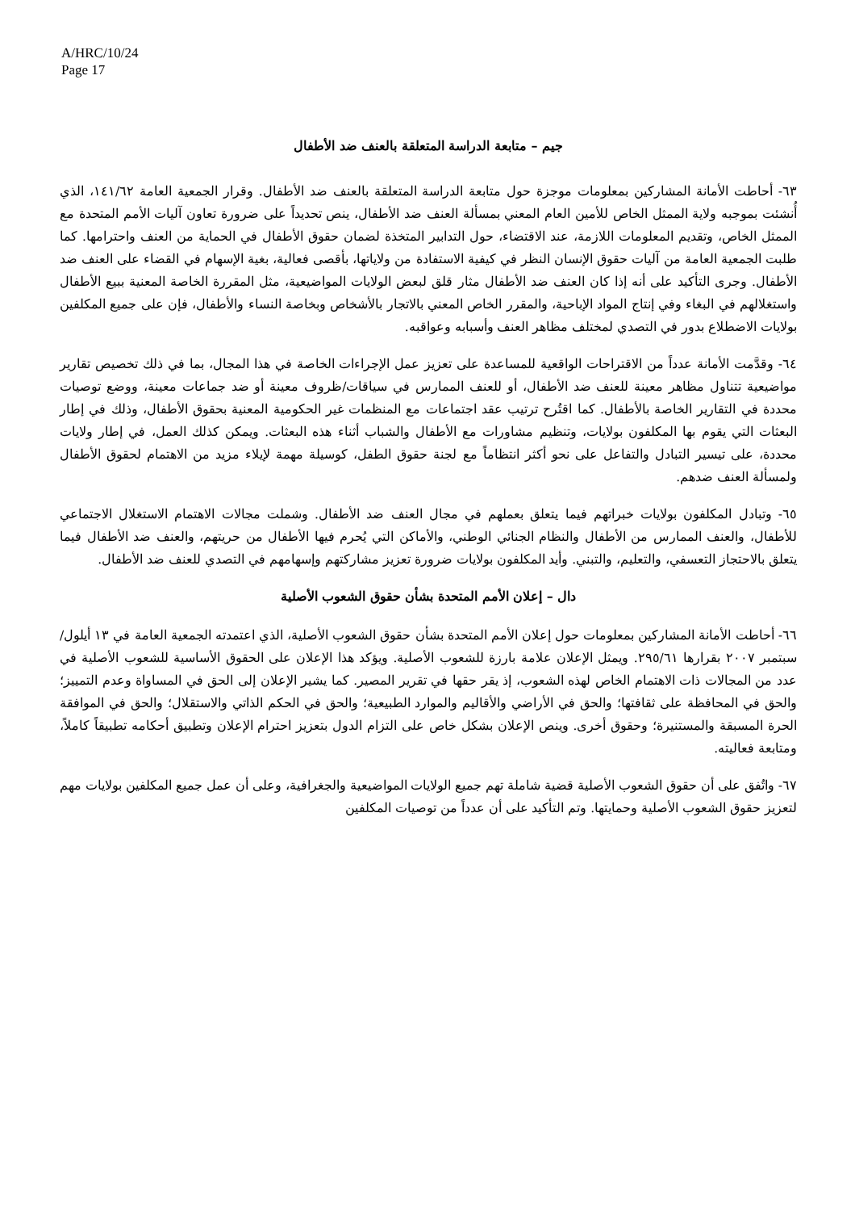A/HRC/10/24
Page 17
جيم – متابعة الدراسة المتعلقة بالعنف ضد الأطفال
٦٣- أحاطت الأمانة المشاركين بمعلومات موجزة حول متابعة الدراسة المتعلقة بالعنف ضد الأطفال. وقرار الجمعية العامة ١٤١/٦٢، الذي أُنشئت بموجبه ولاية الممثل الخاص للأمين العام المعني بمسألة العنف ضد الأطفال، ينص تحديداً على ضرورة تعاون آليات الأمم المتحدة مع الممثل الخاص، وتقديم المعلومات اللازمة، عند الاقتضاء، حول التدابير المتخذة لضمان حقوق الأطفال في الحماية من العنف واحترامها. كما طلبت الجمعية العامة من آليات حقوق الإنسان النظر في كيفية الاستفادة من ولاياتها، بأقصى فعالية، بغية الإسهام في القضاء على العنف ضد الأطفال. وجرى التأكيد على أنه إذا كان العنف ضد الأطفال مثار قلق لبعض الولايات المواضيعية، مثل المقررة الخاصة المعنية ببيع الأطفال واستغلالهم في البغاء وفي إنتاج المواد الإباحية، والمقرر الخاص المعني بالاتجار بالأشخاص وبخاصة النساء والأطفال، فإن على جميع المكلفين بولايات الاضطلاع بدور في التصدي لمختلف مظاهر العنف وأسبابه وعواقبه.
٦٤- وقدَّمت الأمانة عدداً من الاقتراحات الواقعية للمساعدة على تعزيز عمل الإجراءات الخاصة في هذا المجال، بما في ذلك تخصيص تقارير مواضيعية تتناول مظاهر معينة للعنف ضد الأطفال، أو للعنف الممارس في سياقات/ظروف معينة أو ضد جماعات معينة، ووضع توصيات محددة في التقارير الخاصة بالأطفال. كما اقتُرح ترتيب عقد اجتماعات مع المنظمات غير الحكومية المعنية بحقوق الأطفال، وذلك في إطار البعثات التي يقوم بها المكلفون بولايات، وتنظيم مشاورات مع الأطفال والشباب أثناء هذه البعثات. ويمكن كذلك العمل، في إطار ولايات محددة، على تيسير التبادل والتفاعل على نحو أكثر انتظاماً مع لجنة حقوق الطفل، كوسيلة مهمة لإيلاء مزيد من الاهتمام لحقوق الأطفال ولمسألة العنف ضدهم.
٦٥- وتبادل المكلفون بولايات خبراتهم فيما يتعلق بعملهم في مجال العنف ضد الأطفال. وشملت مجالات الاهتمام الاستغلال الاجتماعي للأطفال، والعنف الممارس من الأطفال والنظام الجنائي الوطني، والأماكن التي يُحرم فيها الأطفال من حريتهم، والعنف ضد الأطفال فيما يتعلق بالاحتجاز التعسفي، والتعليم، والتبني. وأيد المكلفون بولايات ضرورة تعزيز مشاركتهم وإسهامهم في التصدي للعنف ضد الأطفال.
دال – إعلان الأمم المتحدة بشأن حقوق الشعوب الأصلية
٦٦- أحاطت الأمانة المشاركين بمعلومات حول إعلان الأمم المتحدة بشأن حقوق الشعوب الأصلية، الذي اعتمدته الجمعية العامة في ١٣ أيلول/سبتمبر ٢٠٠٧ بقرارها ٢٩٥/٦١. ويمثل الإعلان علامة بارزة للشعوب الأصلية. ويؤكد هذا الإعلان على الحقوق الأساسية للشعوب الأصلية في عدد من المجالات ذات الاهتمام الخاص لهذه الشعوب، إذ يقر حقها في تقرير المصير. كما يشير الإعلان إلى الحق في المساواة وعدم التمييز؛ والحق في المحافظة على ثقافتها؛ والحق في الأراضي والأقاليم والموارد الطبيعية؛ والحق في الحكم الذاتي والاستقلال؛ والحق في الموافقة الحرة المسبقة والمستنيرة؛ وحقوق أخرى. وينص الإعلان بشكل خاص على التزام الدول بتعزيز احترام الإعلان وتطبيق أحكامه تطبيقاً كاملاً، ومتابعة فعاليته.
٦٧- واتُفق على أن حقوق الشعوب الأصلية قضية شاملة تهم جميع الولايات المواضيعية والجغرافية، وعلى أن عمل جميع المكلفين بولايات مهم لتعزيز حقوق الشعوب الأصلية وحمايتها. وتم التأكيد على أن عدداً من توصيات المكلفين